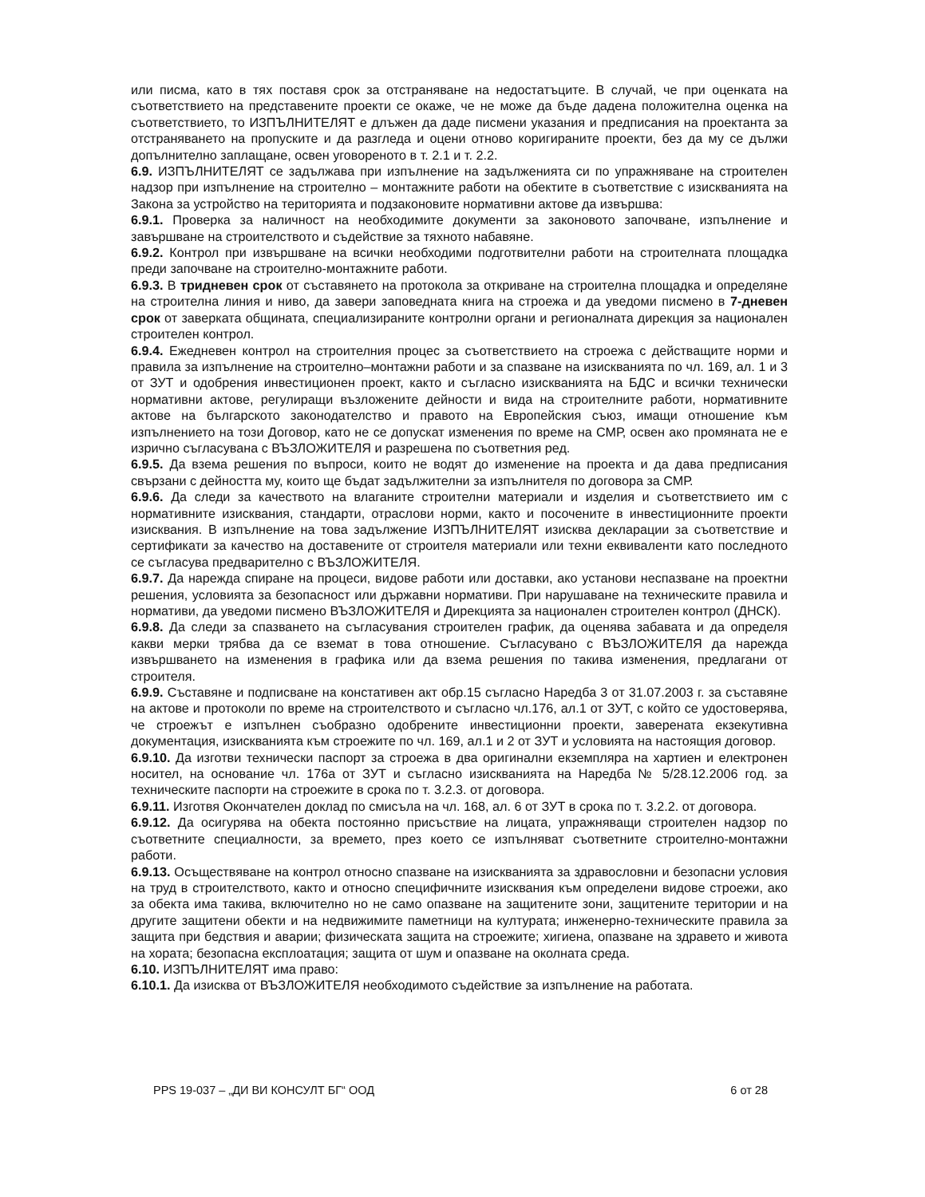или писма, като в тях поставя срок за отстраняване на недостатъците. В случай, че при оценката на съответствието на представените проекти се окаже, че не може да бъде дадена положителна оценка на съответствието, то ИЗПЪЛНИТЕЛЯТ е длъжен да даде писмени указания и предписания на проектанта за отстраняването на пропуските и да разгледа и оцени отново коригираните проекти, без да му се дължи допълнително заплащане, освен уговореното в т. 2.1 и т. 2.2.
6.9. ИЗПЪЛНИТЕЛЯТ се задължава при изпълнение на задълженията си по упражняване на строителен надзор при изпълнение на строително – монтажните работи на обектите в съответствие с изискванията на Закона за устройство на територията и подзаконовите нормативни актове да извършва:
6.9.1. Проверка за наличност на необходимите документи за законовото започване, изпълнение и завършване на строителството и съдействие за тяхното набавяне.
6.9.2. Контрол при извършване на всички необходими подготвителни работи на строителната площадка преди започване на строително-монтажните работи.
6.9.3. В тридневен срок от съставянето на протокола за откриване на строителна площадка и определяне на строителна линия и ниво, да завери заповедната книга на строежа и да уведоми писмено в 7-дневен срок от заверката общината, специализираните контролни органи и регионалната дирекция за национален строителен контрол.
6.9.4. Ежедневен контрол на строителния процес за съответствието на строежа с действащите норми и правила за изпълнение на строително–монтажни работи и за спазване на изискванията по чл. 169, ал. 1 и 3 от ЗУТ и одобрения инвестиционен проект, както и съгласно изискванията на БДС и всички технически нормативни актове, регулиращи възложените дейности и вида на строителните работи, нормативните актове на българското законодателство и правото на Европейския съюз, имащи отношение към изпълнението на този Договор, като не се допускат изменения по време на СМР, освен ако промяната не е изрично съгласувана с ВЪЗЛОЖИТЕЛЯ и разрешена по съответния ред.
6.9.5. Да взема решения по въпроси, които не водят до изменение на проекта и да дава предписания свързани с дейността му, които ще бъдат задължителни за изпълнителя по договора за СМР.
6.9.6. Да следи за качеството на влаганите строителни материали и изделия и съответствието им с нормативните изисквания, стандарти, отраслови норми, както и посочените в инвестиционните проекти изисквания. В изпълнение на това задължение ИЗПЪЛНИТЕЛЯТ изисква декларации за съответствие и сертификати за качество на доставените от строителя материали или техни еквиваленти като последното се съгласува предварително с ВЪЗЛОЖИТЕЛЯ.
6.9.7. Да нарежда спиране на процеси, видове работи или доставки, ако установи неспазване на проектни решения, условията за безопасност или държавни нормативи. При нарушаване на техническите правила и нормативи, да уведоми писмено ВЪЗЛОЖИТЕЛЯ и Дирекцията за национален строителен контрол (ДНСК).
6.9.8. Да следи за спазването на съгласувания строителен график, да оценява забавата и да определя какви мерки трябва да се вземат в това отношение. Съгласувано с ВЪЗЛОЖИТЕЛЯ да нарежда извършването на изменения в графика или да взема решения по такива изменения, предлагани от строителя.
6.9.9. Съставяне и подписване на констативен акт обр.15 съгласно Наредба 3 от 31.07.2003 г. за съставяне на актове и протоколи по време на строителството и съгласно чл.176, ал.1 от ЗУТ, с който се удостоверява, че строежът е изпълнен съобразно одобрените инвестиционни проекти, заверената екзекутивна документация, изискванията към строежите по чл. 169, ал.1 и 2 от ЗУТ и условията на настоящия договор.
6.9.10. Да изготви технически паспорт за строежа в два оригинални екземпляра на хартиен и електронен носител, на основание чл. 176а от ЗУТ и съгласно изискванията на Наредба № 5/28.12.2006 год. за техническите паспорти на строежите в срока по т. 3.2.3. от договора.
6.9.11. Изготвя Окончателен доклад по смисъла на чл. 168, ал. 6 от ЗУТ в срока по т. 3.2.2. от договора.
6.9.12. Да осигурява на обекта постоянно присъствие на лицата, упражняващи строителен надзор по съответните специалности, за времето, през което се изпълняват съответните строително-монтажни работи.
6.9.13. Осъществяване на контрол относно спазване на изискванията за здравословни и безопасни условия на труд в строителството, както и относно специфичните изисквания към определени видове строежи, ако за обекта има такива, включително но не само опазване на защитените зони, защитените територии и на другите защитени обекти и на недвижимите паметници на културата; инженерно-техническите правила за защита при бедствия и аварии; физическата защита на строежите; хигиена, опазване на здравето и живота на хората; безопасна експлоатация; защита от шум и опазване на околната среда.
6.10. ИЗПЪЛНИТЕЛЯТ има право:
6.10.1. Да изисква от ВЪЗЛОЖИТЕЛЯ необходимото съдействие за изпълнение на работата.
PPS 19-037 – „ДИ ВИ КОНСУЛТ БГ“ ООД 6 от 28